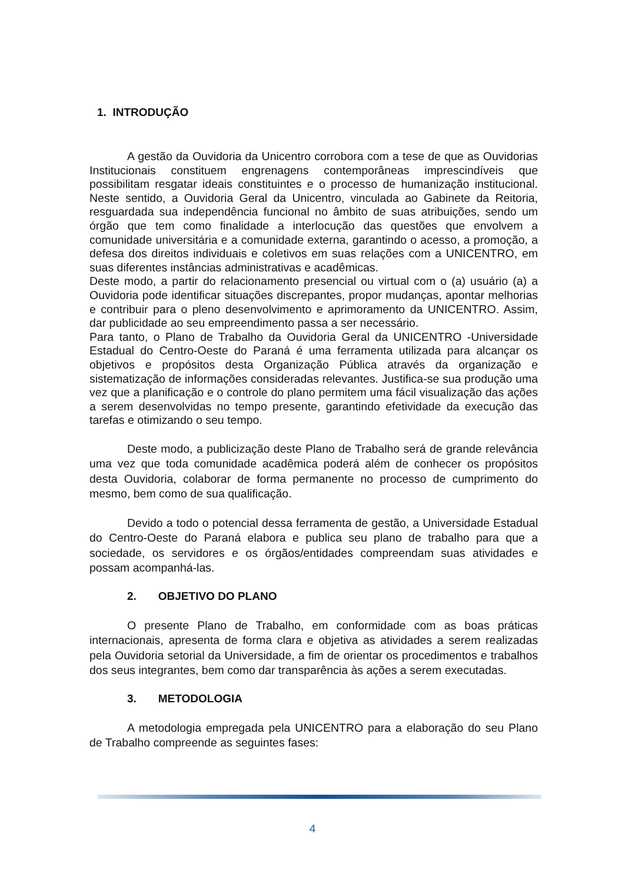1. INTRODUÇÃO
A gestão da Ouvidoria da Unicentro corrobora com a tese de que as Ouvidorias Institucionais constituem engrenagens contemporâneas imprescindíveis que possibilitam resgatar ideais constituintes e o processo de humanização institucional. Neste sentido, a Ouvidoria Geral da Unicentro, vinculada ao Gabinete da Reitoria, resguardada sua independência funcional no âmbito de suas atribuições, sendo um órgão que tem como finalidade a interlocução das questões que envolvem a comunidade universitária e a comunidade externa, garantindo o acesso, a promoção, a defesa dos direitos individuais e coletivos em suas relações com a UNICENTRO, em suas diferentes instâncias administrativas e acadêmicas.
Deste modo, a partir do relacionamento presencial ou virtual com o (a) usuário (a) a Ouvidoria pode identificar situações discrepantes, propor mudanças, apontar melhorias e contribuir para o pleno desenvolvimento e aprimoramento da UNICENTRO. Assim, dar publicidade ao seu empreendimento passa a ser necessário.
Para tanto, o Plano de Trabalho da Ouvidoria Geral da UNICENTRO -Universidade Estadual do Centro-Oeste do Paraná é uma ferramenta utilizada para alcançar os objetivos e propósitos desta Organização Pública através da organização e sistematização de informações consideradas relevantes. Justifica-se sua produção uma vez que a planificação e o controle do plano permitem uma fácil visualização das ações a serem desenvolvidas no tempo presente, garantindo efetividade da execução das tarefas e otimizando o seu tempo.
Deste modo, a publicização deste Plano de Trabalho será de grande relevância uma vez que toda comunidade acadêmica poderá além de conhecer os propósitos desta Ouvidoria, colaborar de forma permanente no processo de cumprimento do mesmo, bem como de sua qualificação.
Devido a todo o potencial dessa ferramenta de gestão, a Universidade Estadual do Centro-Oeste do Paraná elabora e publica seu plano de trabalho para que a sociedade, os servidores e os órgãos/entidades compreendam suas atividades e possam acompanhá-las.
2. OBJETIVO DO PLANO
O presente Plano de Trabalho, em conformidade com as boas práticas internacionais, apresenta de forma clara e objetiva as atividades a serem realizadas pela Ouvidoria setorial da Universidade, a fim de orientar os procedimentos e trabalhos dos seus integrantes, bem como dar transparência às ações a serem executadas.
3. METODOLOGIA
A metodologia empregada pela UNICENTRO para a elaboração do seu Plano de Trabalho compreende as seguintes fases:
4